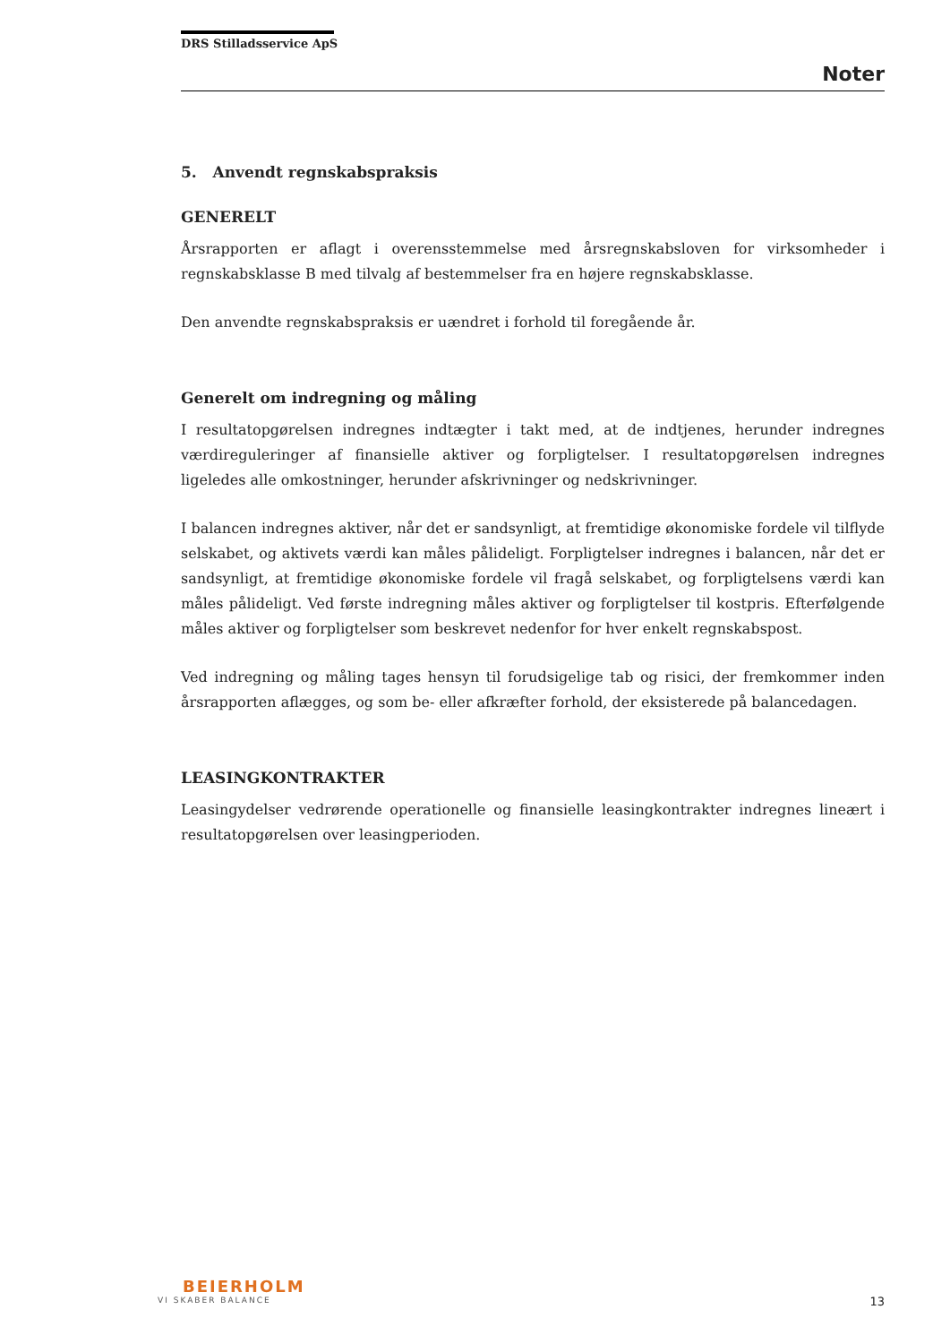DRS Stilladsservice ApS
Noter
5. Anvendt regnskabspraksis
GENERELT
Årsrapporten er aflagt i overensstemmelse med årsregnskabsloven for virksomheder i regnskabsklasse B med tilvalg af bestemmelser fra en højere regnskabsklasse.
Den anvendte regnskabspraksis er uændret i forhold til foregående år.
Generelt om indregning og måling
I resultatopgørelsen indregnes indtægter i takt med, at de indtjenes, herunder indregnes værdireguleringer af finansielle aktiver og forpligtelser. I resultatopgørelsen indregnes ligeledes alle omkostninger, herunder afskrivninger og nedskrivninger.
I balancen indregnes aktiver, når det er sandsynligt, at fremtidige økonomiske fordele vil tilflyde selskabet, og aktivets værdi kan måles pålideligt. Forpligtelser indregnes i balancen, når det er sandsynligt, at fremtidige økonomiske fordele vil fragå selskabet, og forpligtelsens værdi kan måles pålideligt. Ved første indregning måles aktiver og forpligtelser til kostpris. Efterfølgende måles aktiver og forpligtelser som beskrevet nedenfor for hver enkelt regnskabspost.
Ved indregning og måling tages hensyn til forudsigelige tab og risici, der fremkommer inden årsrapporten aflægges, og som be- eller afkræfter forhold, der eksisterede på balancedagen.
LEASINGKONTRAKTER
Leasingydelser vedrørende operationelle og finansielle leasingkontrakter indregnes lineært i resultatopgørelsen over leasingperioden.
BEIERHOLM
VI SKABER BALANCE
13